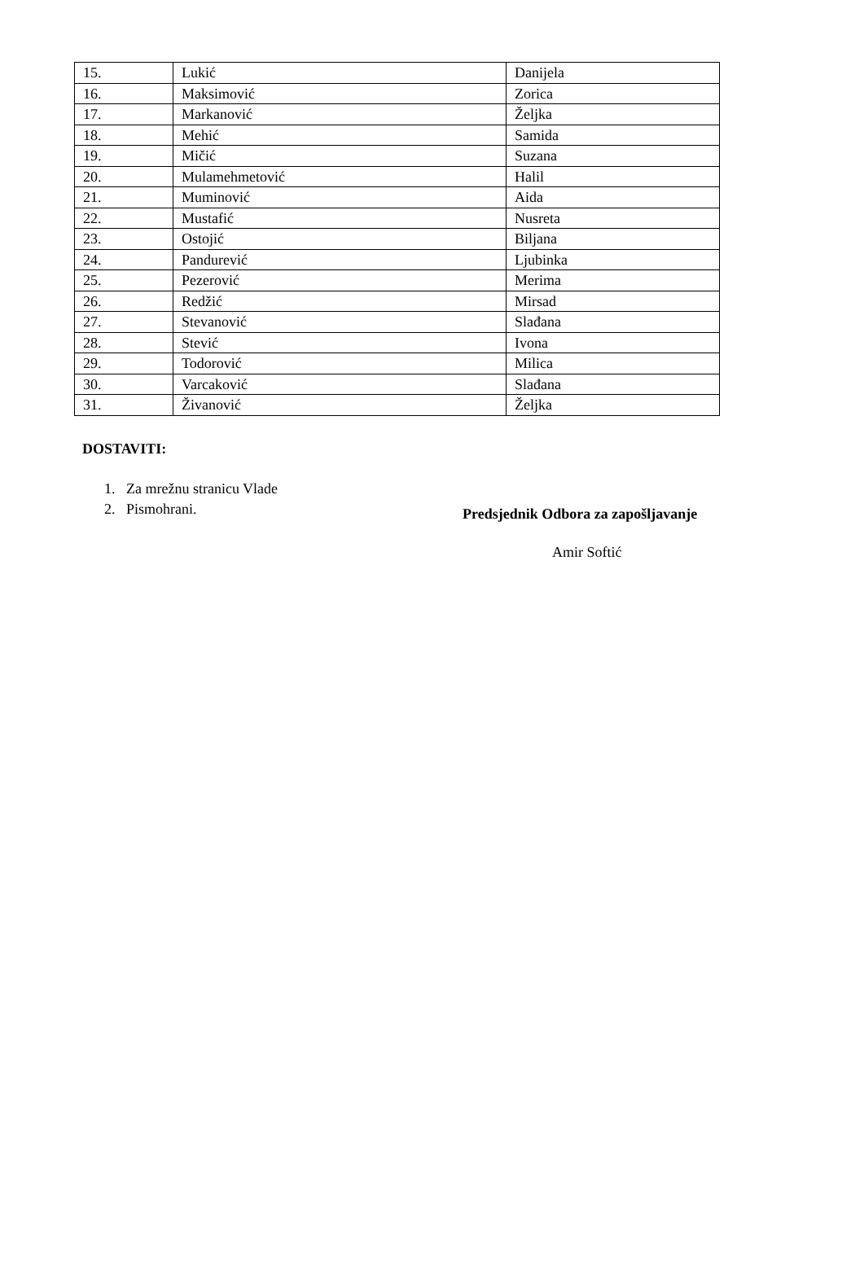| 15. | Lukić | Danijela |
| 16. | Maksimović | Zorica |
| 17. | Markanović | Željka |
| 18. | Mehić | Samida |
| 19. | Mičić | Suzana |
| 20. | Mulamehmetović | Halil |
| 21. | Muminović | Aida |
| 22. | Mustafić | Nusreta |
| 23. | Ostojić | Biljana |
| 24. | Pandurević | Ljubinka |
| 25. | Pezerović | Merima |
| 26. | Redžić | Mirsad |
| 27. | Stevanović | Slađana |
| 28. | Stević | Ivona |
| 29. | Todorović | Milica |
| 30. | Varcaković | Slađana |
| 31. | Živanović | Željka |
DOSTAVITI:
1. Za mrežnu stranicu Vlade
2. Pismohrani.
Predsjednik Odbora za zapošljavanje
Amir Softić